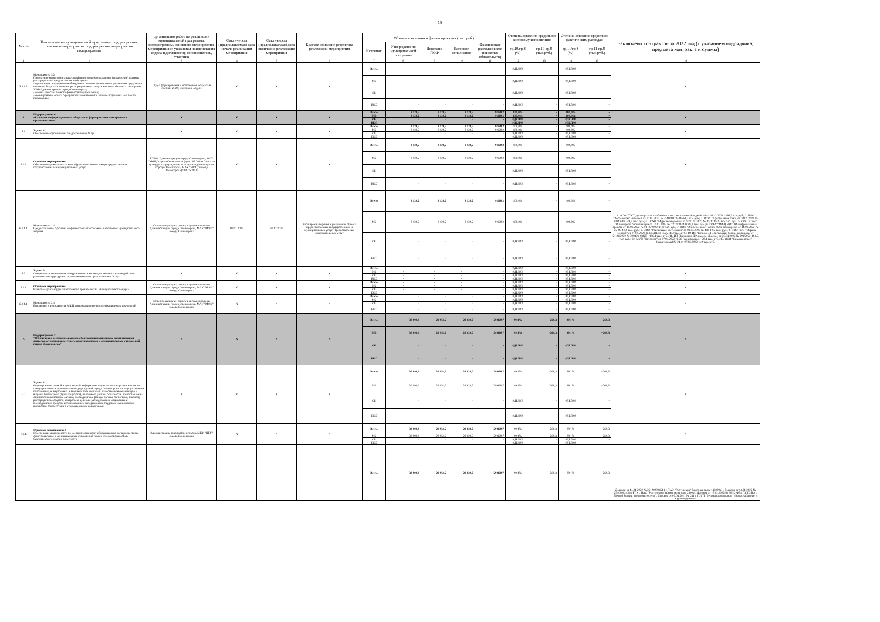18
| № п/п | Наименование муниципальной программы, подпрограммы, основного мероприятия подпрограммы, мероприятия подпрограммы | организацию работ по реализации муниципальной программы, подпрограммы, основного мероприятия, мероприятия (с указанием наименования отдела и должности); соисполнитель, участник | Фактическая (предполагаемая) дата начала реализации мероприятия | Фактическая (предполагаемая) дата окончания реализации мероприятия | Краткое описание результата реализации мероприятия | Объемы и источники финансирования (тыс. руб.) | | | | | Степень освоения средств по кассовому исполнению | | Степень освоения средств по фактическим расходам | | Заключено контрактов за 2022 год (с указанием подрядчика, предмета контракта и суммы) |
| --- | --- | --- | --- | --- | --- | --- | --- | --- | --- | --- | --- | --- | --- | --- | --- |
| | | | | | | Источник | Утверждено по муниципальной программе | Доведено ПОФ | Кассовое исполнение | Фактические расходы (всего принятых обязательств) | гр.10/гр.8 (%) | гр.10-гр.8 (тыс.руб.) | гр.11/гр.8 (%) | гр.11-гр.8 (тыс.руб.) | |
| 1 | 2 | 3 | 4 | 5 | 6 | 7 | 8 | 9 | 10 | 11 | 12 | 13 | 14 | 15 | 16 |
| 5.3.1.2. | Мероприятие 3.2 Проведение мониторинга качества финансового менеджмента (управления) главных распорядителей средств местного бюджета: - организация регулярного наблюдения и анализа финансового управления средствами местного бюджета главными распорядителями средств местного бюджета со стороны УЭФ Администрации города Оленегорска; - оценка качества данного финансового управления; - формирование отчета о результатах мониторинга, а также поддержка мер по его повышению | Отдел формирования и исполнения бюджета в составе УЭФ; начальник отдела | X | X | X | Всего | - | - | - | - | #ДЕЛ/0! | - | #ДЕЛ/0! | - | X |
| | | | | | | МБ | - | - | - | - | #ДЕЛ/0! | - | #ДЕЛ/0! | - | |
| | | | | | | ОБ | - | - | - | - | #ДЕЛ/0! | - | #ДЕЛ/0! | - | |
| | | | | | | ВБС | - | - | - | - | #ДЕЛ/0! | - | #ДЕЛ/0! | - | |
| 6. | Подпрограмма 6 «Развитие информационного общества и формирование электронного правительства» | X | X | X | X | Всего | 9 120,2 | 9 120,2 | 9 120,2 | 9 120,2 | 100,0% | - | 100,0% | - | X |
| | | | | | | МБ | 9 120,2 | 9 120,2 | 9 120,2 | 9 120,2 | 100,0% | - | 100,0% | - | |
| | | | | | | ОБ | - | - | - | - | #ДЕЛ/0! | - | #ДЕЛ/0! | - | |
| | | | | | | ВБС | - | - | - | - | #ДЕЛ/0! | - | #ДЕЛ/0! | - | |
| 6.1. | Задача 1 Обеспечение организации предоставления Услуг | X | X | X | X | Всего | 9 120,2 | 9 120,2 | 9 120,2 | 9 120,2 | 100,0% | - | 100,0% | - | X |
| | | | | | | МБ | 9 120,2 | 9 120,2 | 9 120,2 | 9 120,2 | 100,0% | - | 100,0% | - | |
| | | | | | | ОБ | - | - | - | - | #ДЕЛ/0! | - | #ДЕЛ/0! | - | |
| | | | | | | ВБС | - | - | - | - | #ДЕЛ/0! | - | #ДЕЛ/0! | - | |
| 6.1.1. | Основное мероприятие 1 Обеспечение деятельности многофункционального центра предоставления государственных и муниципальных услуг | КУМИ Администрации города Оленегорска, МАУ "МФЦ" города Оленегорска (до 01.05.2018) Отдел по культуре, спорту и делам молодежи Администрации города Оленегорска, МАУ "МФЦ" города Оленегорска (с 01.05.2018) | X | X | X | Всего | 9 120,2 | 9 120,2 | 9 120,2 | 9 120,2 | 100,0% | - | 100,0% | - | X |
| | | | | | | МБ | 9 120,2 | 9 120,2 | 9 120,2 | 9 120,2 | 100,0% | - | 100,0% | - | |
| | | | | | | ОБ | - | - | - | - | #ДЕЛ/0! | - | #ДЕЛ/0! | - | |
| | | | | | | ВБС | - | - | - | - | #ДЕЛ/0! | - | #ДЕЛ/0! | - | |
| 6.1.1.1. | Мероприятие 1.1 Предоставление субсидии на финансовое обеспечение выполнения муниципального задания | Отдел по культуре, спорту и делам молодежи Администрации города Оленегорска, МАУ "МФЦ" города Оленегорска | 01.01.2022 | 31.12.2022 | Расширение перечня и увеличение объема предоставляемых государственных и муниципальных услуг. Предоставление дополнительных услуг | Всего | 9 120,2 | 9 120,2 | 9 120,2 | 9 120,2 | 100,0% | - | 100,0% | - | 1. ООО "ТЭС" договор теплоснабжения и поставки горячей воды № 44 от 09.12.2021 - 295,5 тыс.руб.; 2. ПАО "Ростелеком" интернет от 10.01.2022 № 251000023440 -61,2 тыс.руб.; 3. ООО Т2 (мобильная связь)от 10.01.2022 № 84319309 -49,2 тыс. руб.; 4. ГОУП "Мурманскводоканал" от 10.01.2022 № 15-121/22 - 6,5 тыс. руб.; 5. ООО "Союз" ТО пожарной сигнализации от 10.01.2022 № С22.100-01ТО-9,2 тыс. руб.; 6. ГОБУ "МФЦ МО" ТО шифровальных средств от 10.01.2022 № 11-нб/2022-41,1 тыс. руб.; 7. ООО "Энергосервис" экспл. обсл. помещений от 11.01.2022 № 22-03-12,0 тыс. руб.; 8. ООО "Утилизация оргтехники" от 03.03.2022 № 482-12,2 тыс. руб.; 9. ООО ЧОО "Охрана-Сервис" от 01.01.2022 № ОС/ПЦН-15/22-49,0 тыс. руб.; 10. ИП Четаева Е.Н. системные блоки, картриджи от 21.04.2022 № 220421-93КП - 196,4 тыс. руб.; 11. ИП Панкратов Д.Р. кресло офисное от 25.04.2022 № 198/2022-104,5 тыс. руб.; 12. МУП "Кругозор" от 27.04.2022 № 36 (канцтовары) - 20,4 тыс. руб.; 13. ООО "Скрепка плюс" (канцтовары) № 24 от 07.06.2022 -4,0 тыс. руб. |
| | | | | | | МБ | 9 120,2 | 9 120,2 | 9 120,2 | 9 120,2 | 100,0% | - | 100,0% | - | |
| | | | | | | ОБ | - | - | - | - | #ДЕЛ/0! | - | #ДЕЛ/0! | - | |
| | | | | | | ВБС | - | - | - | - | #ДЕЛ/0! | - | #ДЕЛ/0! | - | |
| 6.2. | Задача 2 Совершенствование форм межуровневого и межведомственного взаимодействия с различными структурами, осуществляющими предоставление Услуг | X | X | X | X | Всего | - | - | - | - | #ДЕЛ/0! | - | #ДЕЛ/0! | - | X |
| | | | | | | МБ | - | - | - | - | #ДЕЛ/0! | - | #ДЕЛ/0! | - | |
| | | | | | | ОБ | - | - | - | - | #ДЕЛ/0! | - | #ДЕЛ/0! | - | |
| | | | | | | ВБС | - | - | - | - | #ДЕЛ/0! | - | #ДЕЛ/0! | - | |
| 6.2.1. | Основное мероприятие 2 Развитие архитектуры электронного правительства Муниципального округа | Отдел по культуре, спорту и делам молодежи Администрации города Оленегорска, МАУ "МФЦ" города Оленегорска | X | X | X | Всего | - | - | - | - | #ДЕЛ/0! | - | #ДЕЛ/0! | - | X |
| | | | | | | МБ | - | - | - | - | #ДЕЛ/0! | - | #ДЕЛ/0! | - | |
| | | | | | | ОБ | - | - | - | - | #ДЕЛ/0! | - | #ДЕЛ/0! | - | |
| | | | | | | ВБС | - | - | - | - | #ДЕЛ/0! | - | #ДЕЛ/0! | - | |
| 6.2.1.1. | Мероприятие 2.1 Внедрение в деятельность МФЦ информационно-коммуникационных технологий | Отдел по культуре, спорту и делам молодежи Администрации города Оленегорска, МАУ "МФЦ" города Оленегорска | X | X | X | Всего | - | - | - | - | #ДЕЛ/0! | - | #ДЕЛ/0! | - | X |
| | | | | | | МБ | - | - | - | - | #ДЕЛ/0! | - | #ДЕЛ/0! | - | |
| | | | | | | ОБ | - | - | - | - | #ДЕЛ/0! | - | #ДЕЛ/0! | - | |
| | | | | | | ВБС | - | - | - | - | #ДЕЛ/0! | - | #ДЕЛ/0! | - | |
| 7. | Подпрограмма 7 "Обеспечение централизованного обслуживания финансово-хозяйственной деятельности органов местного самоуправления и муниципальных учреждений города Оленегорска" | X | X | X | X | Всего | 30 090,0 | 29 951,2 | 29 820,7 | 29 820,7 | 99,1% | - 269,3 | 99,1% | - 269,3 | X |
| | | | | | | МБ | 30 090,0 | 29 951,2 | 29 820,7 | 29 820,7 | 99,1% | - 269,3 | 99,1% | - 269,3 | |
| | | | | | | ОБ | - | - | - | - | #ДЕЛ/0! | - | #ДЕЛ/0! | - | |
| | | | | | | ВБС | - | - | - | - | #ДЕЛ/0! | - | #ДЕЛ/0! | - | |
| 7.1 | Задача 1 Формирование полной и достоверной информации о деятельности органов местного самоуправления и муниципальных учреждений города Оленегорска, их имущественном положении для внутренних и внешних пользователей; качественная организация и ведение бюджетного (бухгалтерского), налогового учета и отчетности, предоставление отчетности в налоговые органы, внебюджетные фонды, органы статистики, главному распорядителю средств; контроль за целевым расходованием бюджетных и внебюджетных средств, использованием материальных, трудовых и финансовых ресурсов в соответствии с утвержденными нормативами | X | X | X | X | Всего | 30 090,0 | 29 951,2 | 29 820,7 | 29 820,7 | 99,1% | - 269,3 | 99,1% | - 269,3 | X |
| | | | | | | МБ | 30 090,0 | 29 951,2 | 29 820,7 | 29 820,7 | 99,1% | - 269,3 | 99,1% | - 269,3 | |
| | | | | | | ОБ | - | - | - | - | #ДЕЛ/0! | - | #ДЕЛ/0! | - | |
| | | | | | | ВБС | - | - | - | - | #ДЕЛ/0! | - | #ДЕЛ/0! | - | |
| 7.1.1. | Основное мероприятие 1 Обеспечение деятельности по централизованному обслуживанию органов местного самоуправления и муниципальных учреждений города Оленегорска в сфере бухгалтерского учета и отчетности | Администрация города Оленегорска, МКУ "ЦБУ" города Оленегорска | X | X | X | Всего | 30 090,0 | 29 951,2 | 29 820,7 | 29 820,7 | 99,1% | - 269,3 | 99,1% | - 269,3 | X |
| | | | | | | МБ | 30 090,0 | 29 951,2 | 29 820,7 | 29 820,7 | 99,1% | - 269,3 | 99,1% | - 269,3 | |
| | | | | | | ОБ | - | - | - | - | #ДЕЛ/0! | - | #ДЕЛ/0! | - | |
| | | | | | | ВБС | - | - | - | - | #ДЕЛ/0! | - | #ДЕЛ/0! | - | |
| | | | | | | Всего | 30 090,0 | 29 951,2 | 29 820,7 | 29 820,7 | 99,1% | - 269,3 | 99,1% | - 269,3 | Договор от 14.01.2022 № 251000024518 с ПАО "Ростелеком" (местная связь 145000р) ; Договор от 14.01.2022 № 251000024518-РТК с ПАО "Ростелеком" (Связь межгород 2500р). Договор от 17.02.2022 № 90/22-Ф51 ПУ/ГЗПО с Почтой России (почтовые услуги). Договор от 07.04.2021 № 241 с ГОУП "Мурманскводоканал" (Водоснабжение и водоотведение на |